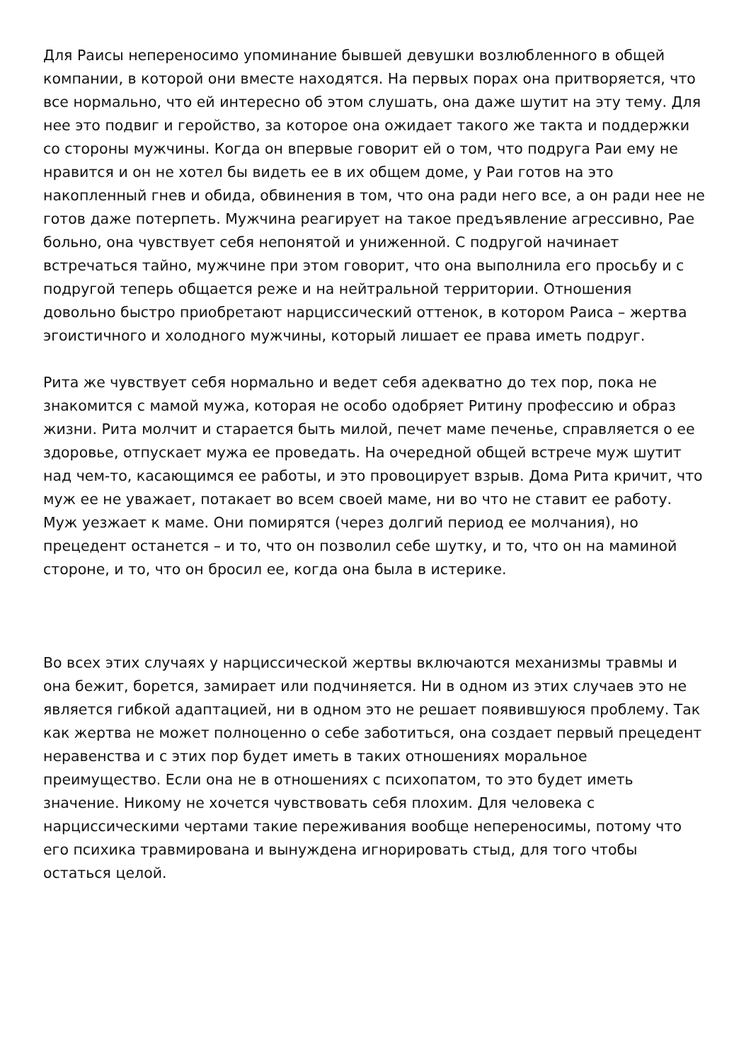Для Раисы непереносимо упоминание бывшей девушки возлюбленного в общей компании, в которой они вместе находятся. На первых порах она притворяется, что все нормально, что ей интересно об этом слушать, она даже шутит на эту тему. Для нее это подвиг и геройство, за которое она ожидает такого же такта и поддержки со стороны мужчины. Когда он впервые говорит ей о том, что подруга Раи ему не нравится и он не хотел бы видеть ее в их общем доме, у Раи готов на это накопленный гнев и обида, обвинения в том, что она ради него все, а он ради нее не готов даже потерпеть. Мужчина реагирует на такое предъявление агрессивно, Рае больно, она чувствует себя непонятой и униженной. С подругой начинает встречаться тайно, мужчине при этом говорит, что она выполнила его просьбу и с подругой теперь общается реже и на нейтральной территории. Отношения довольно быстро приобретают нарциссический оттенок, в котором Раиса – жертва эгоистичного и холодного мужчины, который лишает ее права иметь подруг.
Рита же чувствует себя нормально и ведет себя адекватно до тех пор, пока не знакомится с мамой мужа, которая не особо одобряет Ритину профессию и образ жизни. Рита молчит и старается быть милой, печет маме печенье, справляется о ее здоровье, отпускает мужа ее проведать. На очередной общей встрече муж шутит над чем-то, касающимся ее работы, и это провоцирует взрыв. Дома Рита кричит, что муж ее не уважает, потакает во всем своей маме, ни во что не ставит ее работу. Муж уезжает к маме. Они помирятся (через долгий период ее молчания), но прецедент останется – и то, что он позволил себе шутку, и то, что он на маминой стороне, и то, что он бросил ее, когда она была в истерике.
Во всех этих случаях у нарциссической жертвы включаются механизмы травмы и она бежит, борется, замирает или подчиняется. Ни в одном из этих случаев это не является гибкой адаптацией, ни в одном это не решает появившуюся проблему. Так как жертва не может полноценно о себе заботиться, она создает первый прецедент неравенства и с этих пор будет иметь в таких отношениях моральное преимущество. Если она не в отношениях с психопатом, то это будет иметь значение. Никому не хочется чувствовать себя плохим. Для человека с нарциссическими чертами такие переживания вообще непереносимы, потому что его психика травмирована и вынуждена игнорировать стыд, для того чтобы остаться целой.